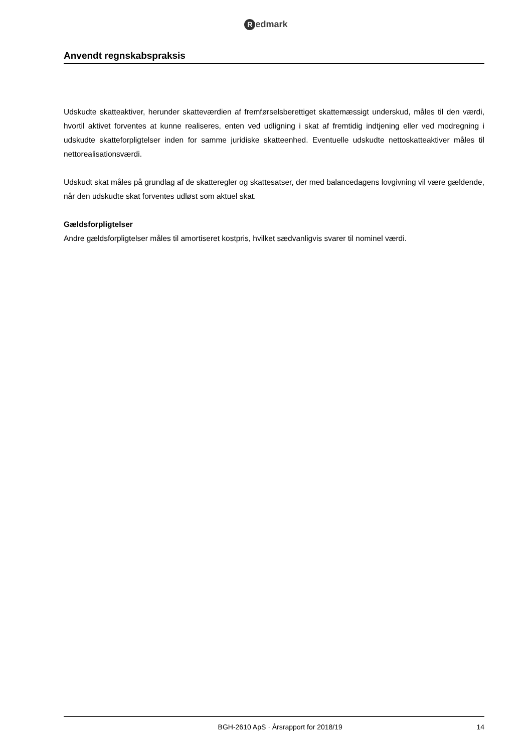Redmark
Anvendt regnskabspraksis
Udskudte skatteaktiver, herunder skatteværdien af fremførselsberettiget skattemæssigt underskud, måles til den værdi, hvortil aktivet forventes at kunne realiseres, enten ved udligning i skat af fremtidig indtjening eller ved modregning i udskudte skatteforpligtelser inden for samme juridiske skatteenhed. Eventuelle udskudte nettoskatteaktiver måles til nettorealisationsværdi.
Udskudt skat måles på grundlag af de skatteregler og skattesatser, der med balancedagens lovgivning vil være gældende, når den udskudte skat forventes udløst som aktuel skat.
Gældsforpligtelser
Andre gældsforpligtelser måles til amortiseret kostpris, hvilket sædvanligvis svarer til nominel værdi.
BGH-2610 ApS · Årsrapport for 2018/19 14